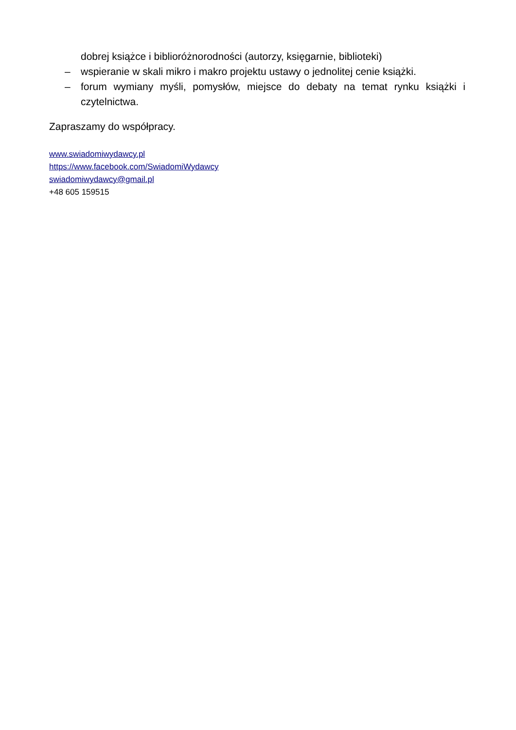dobrej książce i biblioróżnorodności (autorzy, księgarnie, biblioteki)
– wspieranie w skali mikro i makro projektu ustawy o jednolitej cenie książki.
– forum wymiany myśli, pomysłów, miejsce do debaty na temat rynku książki i czytelnictwa.
Zapraszamy do współpracy.
www.swiadomiwydawcy.pl
https://www.facebook.com/SwiadomiWydawcy
swiadomiwydawcy@gmail.pl
+48 605 159515